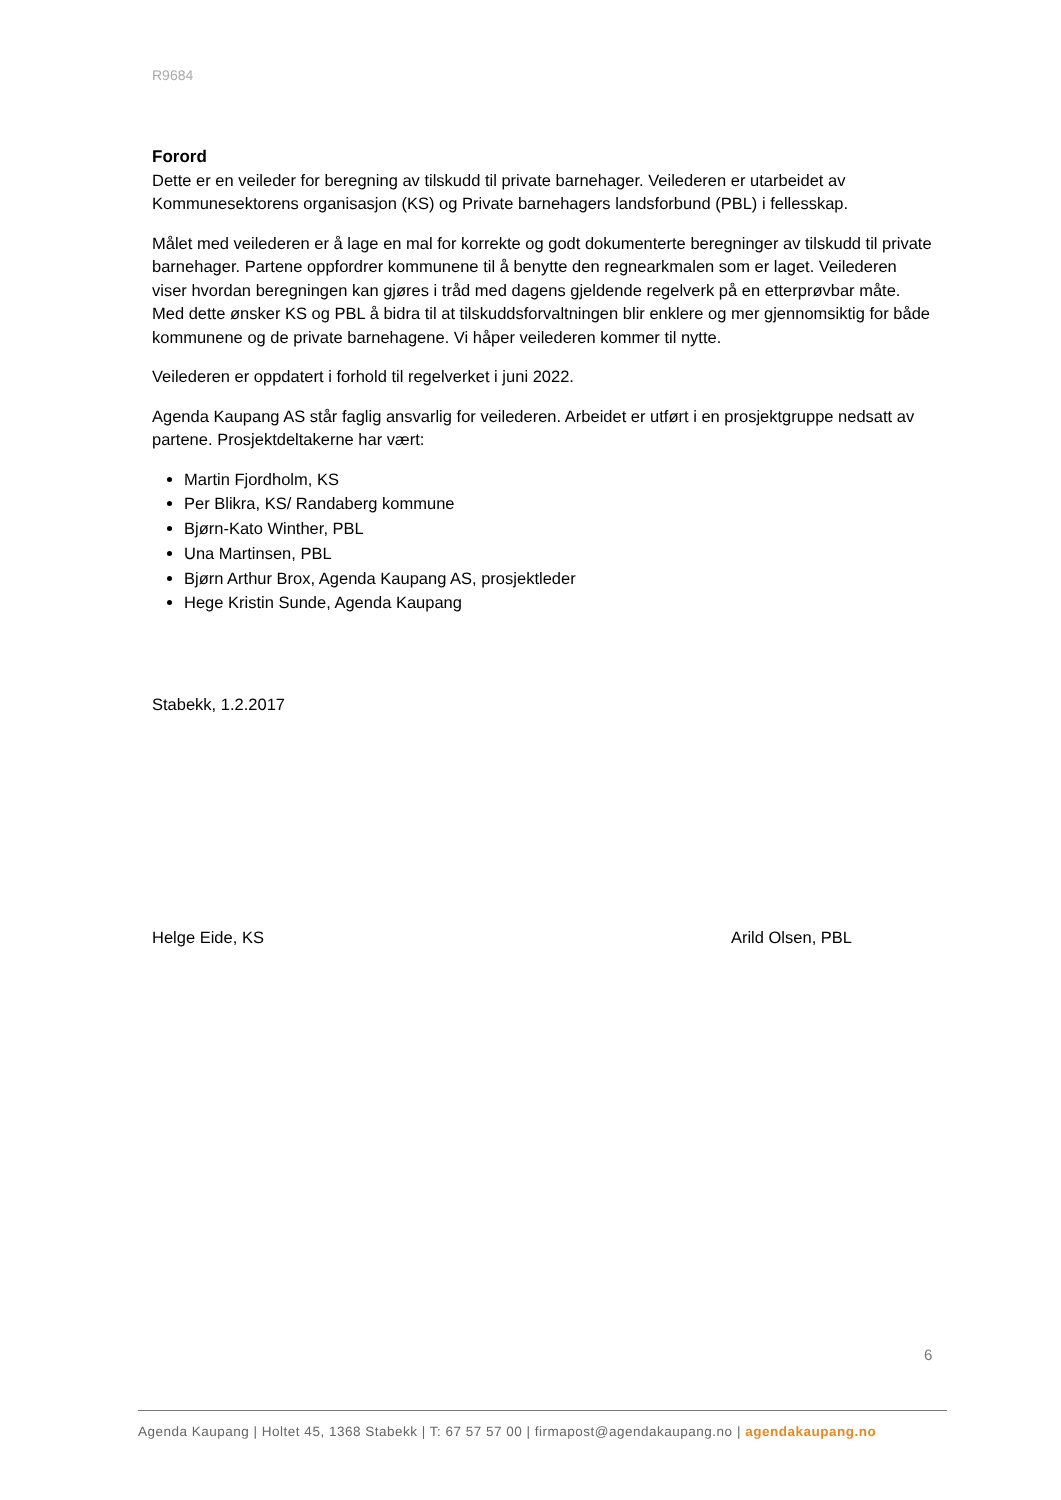R9684
Forord
Dette er en veileder for beregning av tilskudd til private barnehager. Veilederen er utarbeidet av Kommunesektorens organisasjon (KS) og Private barnehagers landsforbund (PBL) i fellesskap.
Målet med veilederen er å lage en mal for korrekte og godt dokumenterte beregninger av tilskudd til private barnehager. Partene oppfordrer kommunene til å benytte den regnearkmalen som er laget. Veilederen viser hvordan beregningen kan gjøres i tråd med dagens gjeldende regelverk på en etterprøvbar måte. Med dette ønsker KS og PBL å bidra til at tilskuddsforvaltningen blir enklere og mer gjennomsiktig for både kommunene og de private barnehagene. Vi håper veilederen kommer til nytte.
Veilederen er oppdatert i forhold til regelverket i juni 2022.
Agenda Kaupang AS står faglig ansvarlig for veilederen. Arbeidet er utført i en prosjektgruppe nedsatt av partene. Prosjektdeltakerne har vært:
Martin Fjordholm, KS
Per Blikra, KS/ Randaberg kommune
Bjørn-Kato Winther, PBL
Una Martinsen, PBL
Bjørn Arthur Brox, Agenda Kaupang AS, prosjektleder
Hege Kristin Sunde, Agenda Kaupang
Stabekk, 1.2.2017
Helge Eide, KS Arild Olsen, PBL
6
Agenda Kaupang | Holtet 45, 1368 Stabekk | T: 67 57 57 00 | firmapost@agendakaupang.no | agendakaupang.no